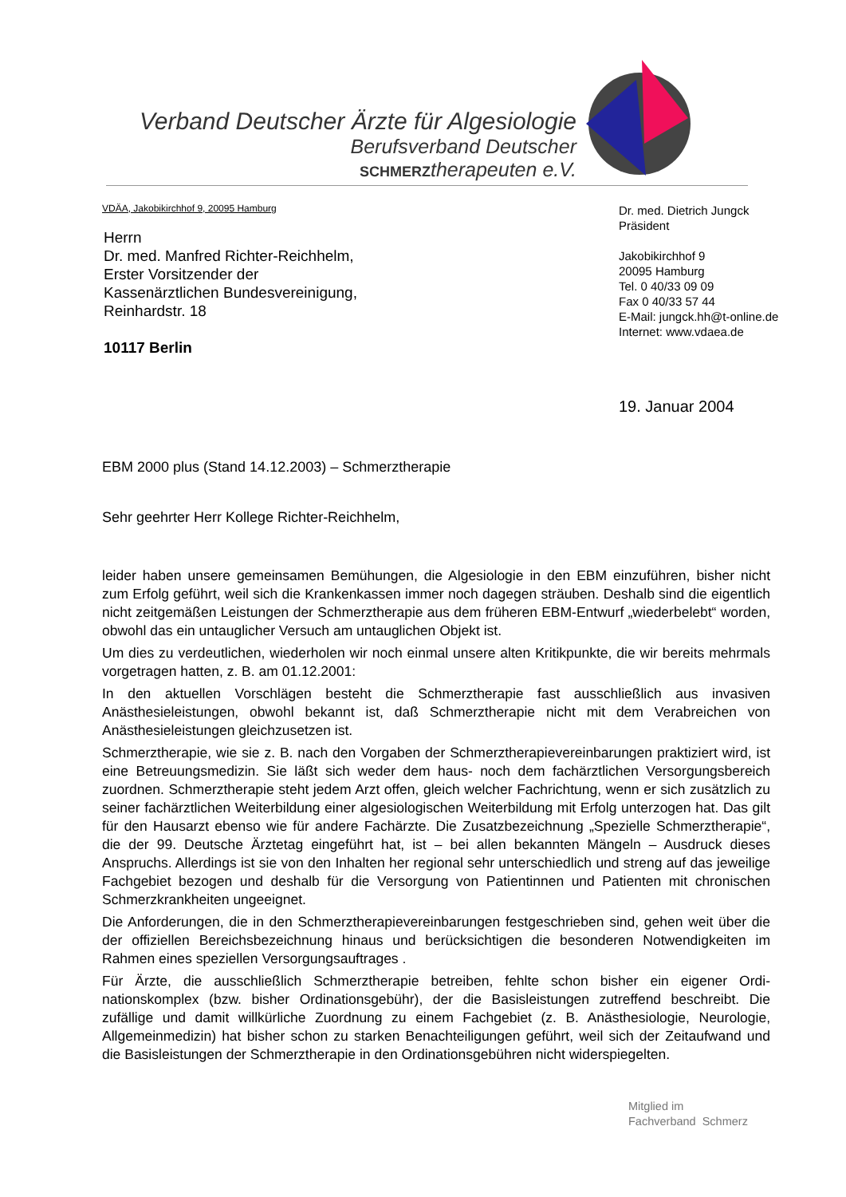Verband Deutscher Ärzte für Algesiologie
Berufsverband Deutscher
SCHMERZtherapeuten e.V.
VDÄA, Jakobikirchhof 9, 20095 Hamburg
Herrn
Dr. med. Manfred Richter-Reichhelm,
Erster Vorsitzender der
Kassenärztlichen Bundesvereinigung,
Reinhardstr. 18
10117 Berlin
Dr. med. Dietrich Jungck
Präsident
Jakobikirchhof 9
20095 Hamburg
Tel. 0 40/33 09 09
Fax 0 40/33 57 44
E-Mail: jungck.hh@t-online.de
Internet: www.vdaea.de
19. Januar 2004
EBM 2000 plus (Stand 14.12.2003) – Schmerztherapie
Sehr geehrter Herr Kollege Richter-Reichhelm,
leider haben unsere gemeinsamen Bemühungen, die Algesiologie in den EBM einzuführen, bisher nicht zum Erfolg geführt, weil sich die Krankenkassen immer noch dagegen sträuben. Deshalb sind die eigentlich nicht zeitgemäßen Leistungen der Schmerztherapie aus dem frühe­ren EBM-Entwurf „wiederbelebt“ worden, obwohl das ein untauglicher Versuch am untauglichen Objekt ist.
Um dies zu verdeutlichen, wiederholen wir noch einmal unsere alten Kritikpunkte, die wir bereits mehrmals vorgetragen hatten, z. B. am 01.12.2001:
In den aktuellen Vorschlägen besteht die Schmerztherapie fast ausschließlich aus invasiven Anästhesieleistungen, obwohl bekannt ist, daß Schmerztherapie nicht mit dem Verabreichen von Anästhesieleistungen gleichzusetzen ist.
Schmerztherapie, wie sie z. B. nach den Vorgaben der Schmerztherapievereinbarungen prakti­ziert wird, ist eine Betreuungsmedizin. Sie läßt sich weder dem haus- noch dem fachärztlichen Versorgungsbereich zuordnen. Schmerztherapie steht jedem Arzt offen, gleich welcher Fach­richtung, wenn er sich zusätzlich zu seiner fachärztlichen Weiterbildung einer algesiologischen Weiterbildung mit Erfolg unterzogen hat. Das gilt für den Hausarzt ebenso wie für andere Fach­ärzte. Die Zusatzbezeichnung „Spezielle Schmerztherapie“, die der 99. Deutsche Ärztetag ein­geführt hat, ist – bei allen bekannten Mängeln – Ausdruck dieses Anspruchs. Allerdings ist sie von den Inhalten her regional sehr unterschiedlich und streng auf das jeweilige Fachgebiet be­zogen und deshalb für die Versorgung von Patientinnen und Patienten mit chronischen Schmerzkrankheiten ungeeignet.
Die Anforderungen, die in den Schmerztherapievereinbarungen festgeschrieben sind, gehen weit über die der offiziellen Bereichsbezeichnung hinaus und berücksichtigen die besonderen Notwendigkeiten im Rahmen eines speziellen Versorgungsauftrages .
Für Ärzte, die ausschließlich Schmerztherapie betreiben, fehlte schon bisher ein eigener Ordi­nationskomplex (bzw. bisher Ordinationsgebühr), der die Basisleistungen zutreffend beschreibt. Die zufällige und damit willkürliche Zuordnung zu einem Fachgebiet (z. B. Anästhesiologie, Neurologie, Allgemeinmedizin) hat bisher schon zu starken Benachteiligungen geführt, weil sich der Zeitaufwand und die Basisleistungen der Schmerztherapie in den Ordinationsgebühren nicht widerspiegelten.
Mitglied im
Fachverband Schmerz